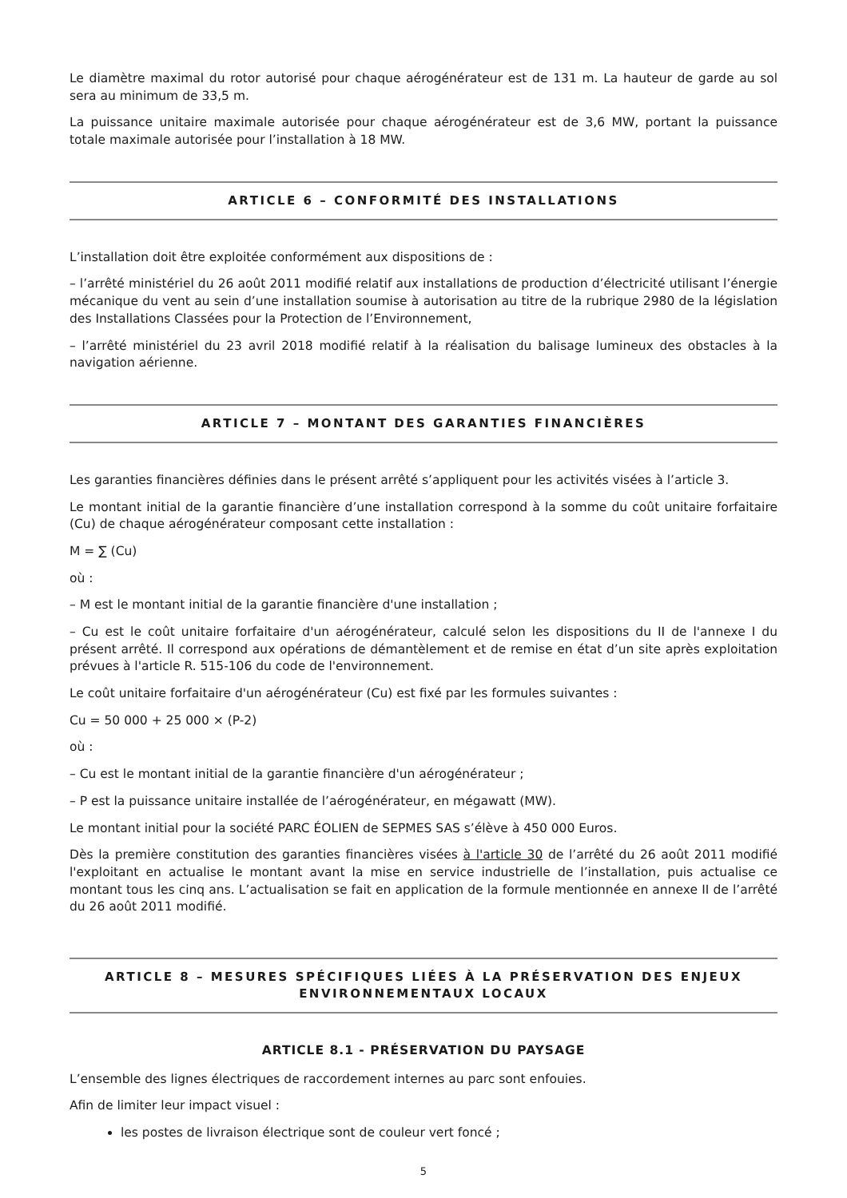Le diamètre maximal du rotor autorisé pour chaque aérogénérateur est de 131 m. La hauteur de garde au sol sera au minimum de 33,5 m.
La puissance unitaire maximale autorisée pour chaque aérogénérateur est de 3,6 MW, portant la puissance totale maximale autorisée pour l’installation à 18 MW.
ARTICLE 6 – CONFORMITÉ DES INSTALLATIONS
L’installation doit être exploitée conformément aux dispositions de :
– l’arrêté ministériel du 26 août 2011 modifié relatif aux installations de production d’électricité utilisant l’énergie mécanique du vent au sein d’une installation soumise à autorisation au titre de la rubrique 2980 de la législation des Installations Classées pour la Protection de l’Environnement,
– l’arrêté ministériel du 23 avril 2018 modifié relatif à la réalisation du balisage lumineux des obstacles à la navigation aérienne.
ARTICLE 7 – MONTANT DES GARANTIES FINANCIÈRES
Les garanties financières définies dans le présent arrêté s’appliquent pour les activités visées à l’article 3.
Le montant initial de la garantie financière d’une installation correspond à la somme du coût unitaire forfaitaire (Cu) de chaque aérogénérateur composant cette installation :
M = ∑ (Cu)
où :
– M est le montant initial de la garantie financière d'une installation ;
– Cu est le coût unitaire forfaitaire d'un aérogénérateur, calculé selon les dispositions du II de l'annexe I du présent arrêté. Il correspond aux opérations de démantèlement et de remise en état d’un site après exploitation prévues à l'article R. 515-106 du code de l'environnement.
Le coût unitaire forfaitaire d'un aérogénérateur (Cu) est fixé par les formules suivantes :
Cu = 50 000 + 25 000 × (P-2)
où :
– Cu est le montant initial de la garantie financière d'un aérogénérateur ;
– P est la puissance unitaire installée de l’aérogénérateur, en mégawatt (MW).
Le montant initial pour la société PARC ÉOLIEN de SEPMES SAS s’élève à 450 000 Euros.
Dès la première constitution des garanties financières visées à l'article 30 de l’arrêté du 26 août 2011 modifié l'exploitant en actualise le montant avant la mise en service industrielle de l’installation, puis actualise ce montant tous les cinq ans. L’actualisation se fait en application de la formule mentionnée en annexe II de l’arrêté du 26 août 2011 modifié.
ARTICLE 8 – MESURES SPÉCIFIQUES LIÉES À LA PRÉSERVATION DES ENJEUX ENVIRONNEMENTAUX LOCAUX
ARTICLE 8.1 - PRÉSERVATION DU PAYSAGE
L’ensemble des lignes électriques de raccordement internes au parc sont enfouies.
Afin de limiter leur impact visuel :
les postes de livraison électrique sont de couleur vert foncé ;
5